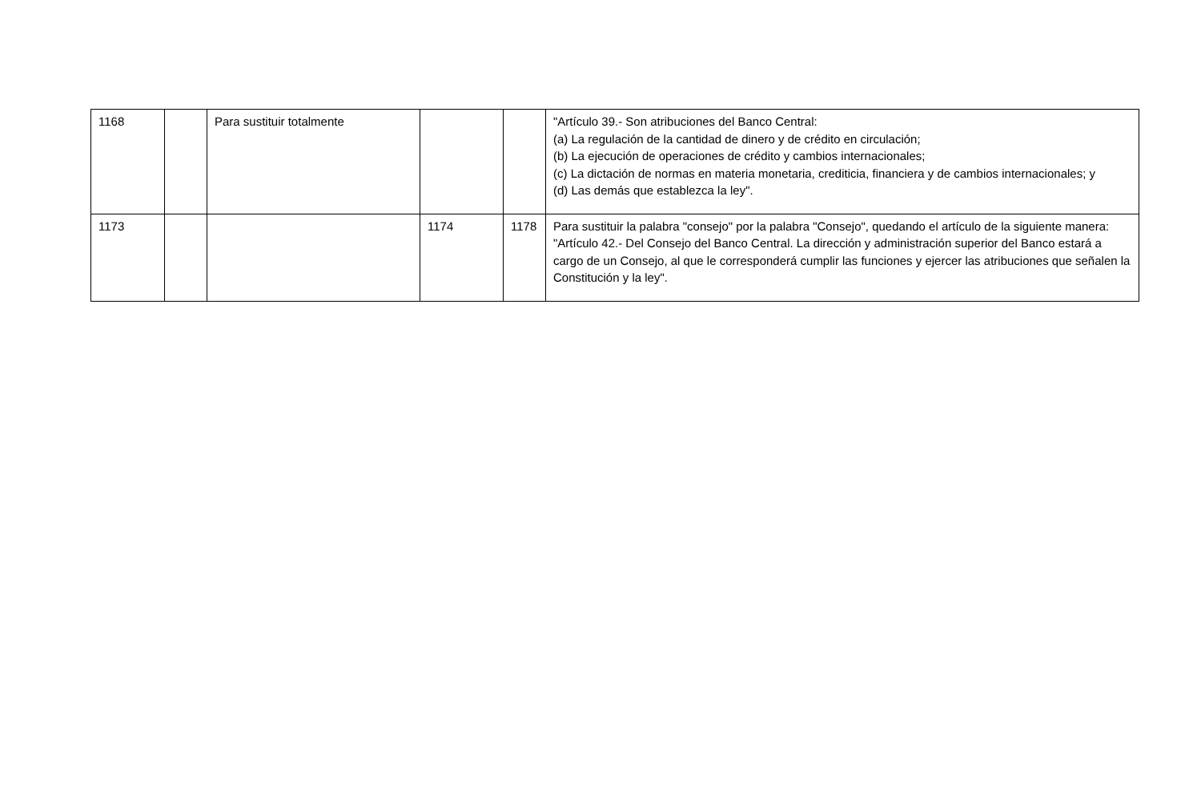| 1168 | | Para sustituir totalmente | | | "Artículo 39.- Son atribuciones del Banco Central: (a) La regulación de la cantidad de dinero y de crédito en circulación; (b) La ejecución de operaciones de crédito y cambios internacionales; (c) La dictación de normas en materia monetaria, crediticia, financiera y de cambios internacionales; y (d) Las demás que establezca la ley". |
| 1173 | | | 1174 | 1178 | Para sustituir la palabra "consejo" por la palabra "Consejo", quedando el artículo de la siguiente manera: "Artículo 42.- Del Consejo del Banco Central. La dirección y administración superior del Banco estará a cargo de un Consejo, al que le corresponderá cumplir las funciones y ejercer las atribuciones que señalen la Constitución y la ley". |